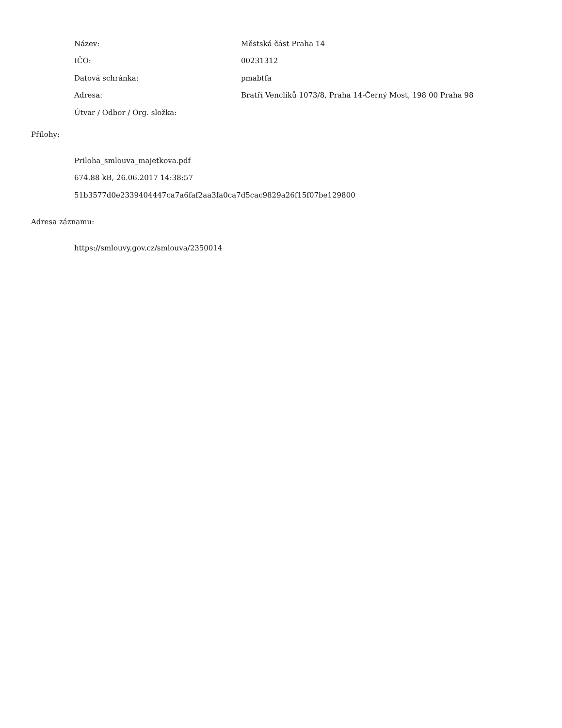| Název: | Městská část Praha 14 |
| IČO: | 00231312 |
| Datová schránka: | pmabtfa |
| Adresa: | Bratří Venclíků 1073/8, Praha 14-Černý Most, 198 00 Praha 98 |
| Útvar / Odbor / Org. složka: | |
Přílohy:
Priloha_smlouva_majetkova.pdf
674.88 kB, 26.06.2017 14:38:57
51b3577d0e2339404447ca7a6faf2aa3fa0ca7d5cac9829a26f15f07be129800
Adresa záznamu:
https://smlouvy.gov.cz/smlouva/2350014